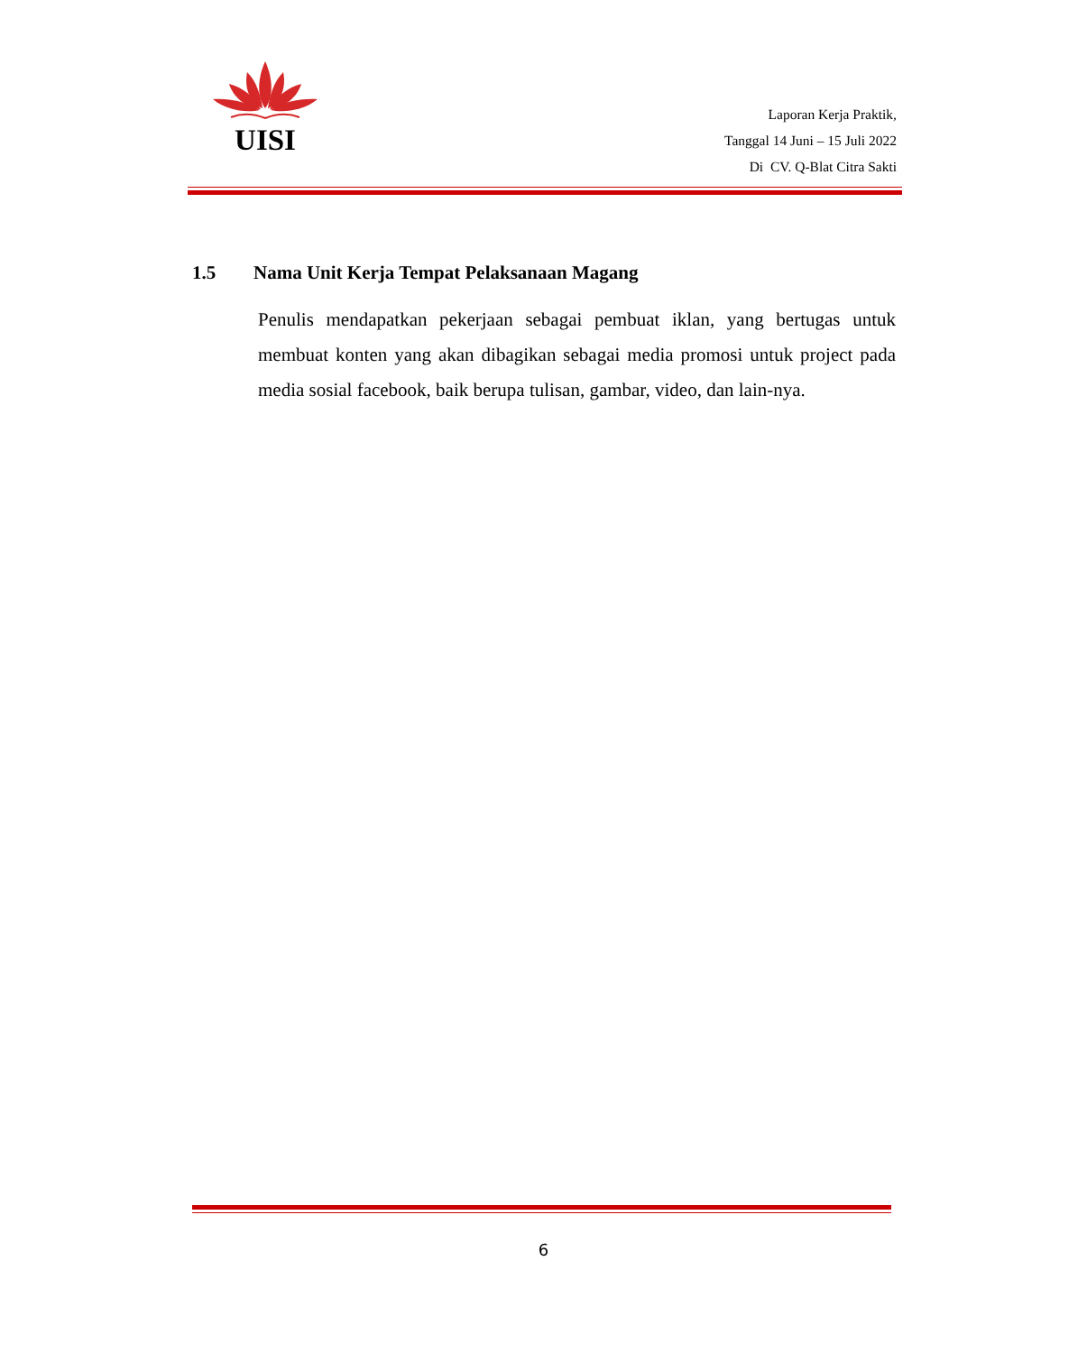UISI
Laporan Kerja Praktik,
Tanggal 14 Juni – 15 Juli 2022
Di CV. Q-Blat Citra Sakti
1.5 Nama Unit Kerja Tempat Pelaksanaan Magang
Penulis mendapatkan pekerjaan sebagai pembuat iklan, yang bertugas untuk membuat konten yang akan dibagikan sebagai media promosi untuk project pada media sosial facebook, baik berupa tulisan, gambar, video, dan lain-nya.
6